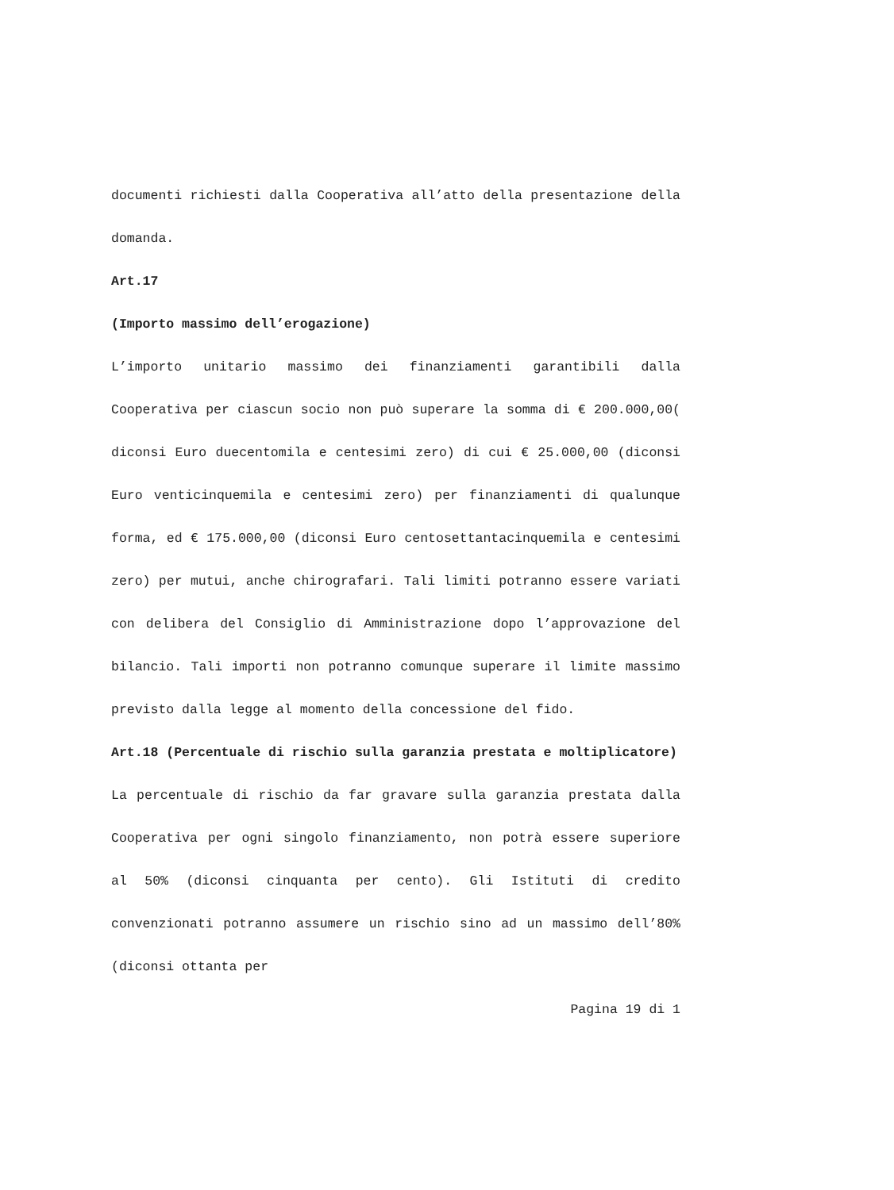documenti richiesti dalla Cooperativa all’atto della presentazione della domanda.
Art.17
(Importo massimo dell’erogazione)
L’importo unitario massimo dei finanziamenti garantibili dalla Cooperativa per ciascun socio non può superare la somma di € 200.000,00( diconsi Euro duecentomila e centesimi zero) di cui € 25.000,00 (diconsi Euro venticinquemila e centesimi zero) per finanziamenti di qualunque forma, ed € 175.000,00 (diconsi Euro centosettantacinquemila e centesimi zero) per mutui, anche chirografari. Tali limiti potranno essere variati con delibera del Consiglio di Amministrazione dopo l’approvazione del bilancio. Tali importi non potranno comunque superare il limite massimo previsto dalla legge al momento della concessione del fido.
Art.18 (Percentuale di rischio sulla garanzia prestata e moltiplicatore)
La percentuale di rischio da far gravare sulla garanzia prestata dalla Cooperativa per ogni singolo finanziamento, non potrà essere superiore al 50% (diconsi cinquanta per cento). Gli Istituti di credito convenzionati potranno assumere un rischio sino ad un massimo dell’80% (diconsi ottanta per
Pagina 19 di 1